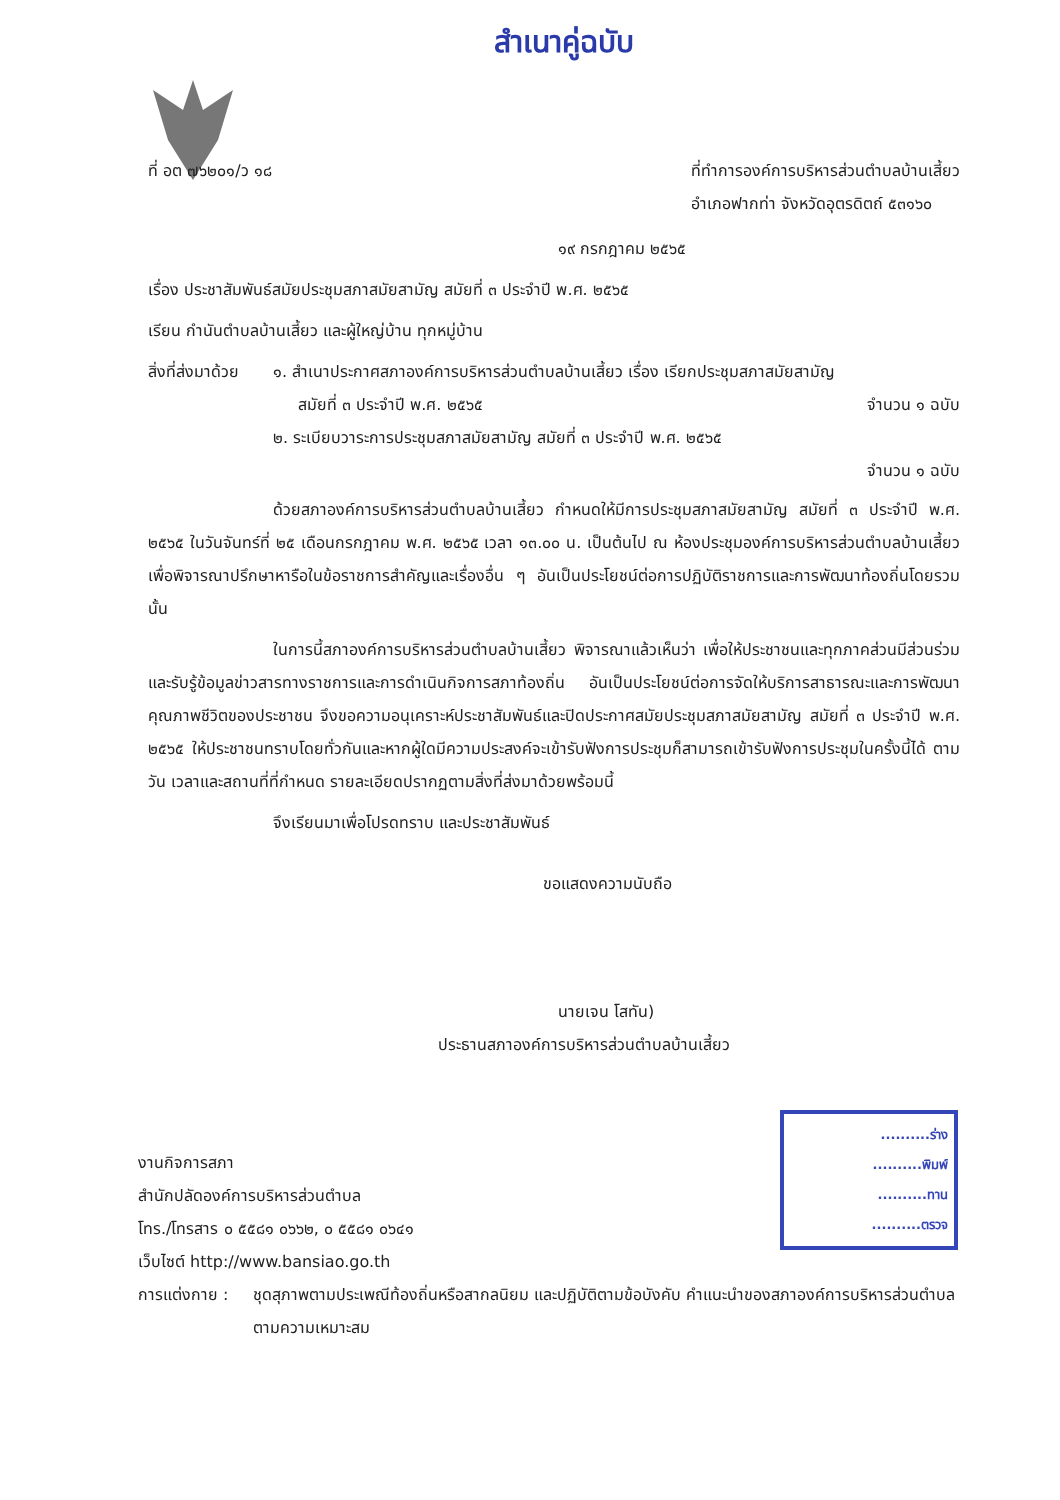สำเนาคู่ฉบับ
ที่ อต ๗๖๒๐๑/ว ๑๘ ที่ทำการองค์การบริหารส่วนตำบลบ้านเสี้ยว
อำเภอฟากท่า จังหวัดอุตรดิตถ์ ๕๓๑๖๐
๑๙ กรกฎาคม ๒๕๖๕
เรื่อง ประชาสัมพันธ์สมัยประชุมสภาสมัยสามัญ สมัยที่ ๓ ประจำปี พ.ศ. ๒๕๖๕
เรียน กำนันตำบลบ้านเสี้ยว และผู้ใหญ่บ้าน ทุกหมู่บ้าน
สิ่งที่ส่งมาด้วย
๑. สำเนาประกาศสภาองค์การบริหารส่วนตำบลบ้านเสี้ยว เรื่อง เรียกประชุมสภาสมัยสามัญ
สมัยที่ ๓ ประจำปี พ.ศ. ๒๕๖๕ จำนวน ๑ ฉบับ
๒. ระเบียบวาระการประชุมสภาสมัยสามัญ สมัยที่ ๓ ประจำปี พ.ศ. ๒๕๖๕
จำนวน ๑ ฉบับ
ด้วยสภาองค์การบริหารส่วนตำบลบ้านเสี้ยว กำหนดให้มีการประชุมสภาสมัยสามัญ สมัยที่ ๓ ประจำปี พ.ศ. ๒๕๖๕ ในวันจันทร์ที่ ๒๕ เดือนกรกฎาคม พ.ศ. ๒๕๖๕ เวลา ๑๓.๐๐ น. เป็นต้นไป ณ ห้องประชุมองค์การบริหารส่วนตำบลบ้านเสี้ยว เพื่อพิจารณาปรึกษาหารือในข้อราชการสำคัญและเรื่องอื่น ๆ อันเป็นประโยชน์ต่อการปฏิบัติราชการและการพัฒนาท้องถิ่นโดยรวม นั้น
ในการนี้สภาองค์การบริหารส่วนตำบลบ้านเสี้ยว พิจารณาแล้วเห็นว่า เพื่อให้ประชาชนและทุกภาคส่วนมีส่วนร่วมและรับรู้ข้อมูลข่าวสารทางราชการและการดำเนินกิจการสภาท้องถิ่น อันเป็นประโยชน์ต่อการจัดให้บริการสาธารณะและการพัฒนาคุณภาพชีวิตของประชาชน จึงขอความอนุเคราะห์ประชาสัมพันธ์และปิดประกาศสมัยประชุมสภาสมัยสามัญ สมัยที่ ๓ ประจำปี พ.ศ. ๒๕๖๕ ให้ประชาชนทราบโดยทั่วกันและหากผู้ใดมีความประสงค์จะเข้ารับฟังการประชุมก็สามารถเข้ารับฟังการประชุมในครั้งนี้ได้ ตามวัน เวลาและสถานที่ที่กำหนด รายละเอียดปรากฏตามสิ่งที่ส่งมาด้วยพร้อมนี้
จึงเรียนมาเพื่อโปรดทราบ และประชาสัมพันธ์
ขอแสดงความนับถือ
นายเจน โสทัน)
ประธานสภาองค์การบริหารส่วนตำบลบ้านเสี้ยว
งานกิจการสภา
สำนักปลัดองค์การบริหารส่วนตำบล
โทร./โทรสาร ๐ ๕๕๘๑ ๐๖๖๒, ๐ ๕๕๘๑ ๐๖๔๑
เว็บไซต์ http://www.bansiao.go.th
การแต่งกาย :
ชุดสุภาพตามประเพณีท้องถิ่นหรือสากลนิยม และปฏิบัติตามข้อบังคับ คำแนะนำของสภาองค์การบริหารส่วนตำบล ตามความเหมาะสม
..........ร่าง
..........พิมพ์
..........ทาน
..........ตรวจ